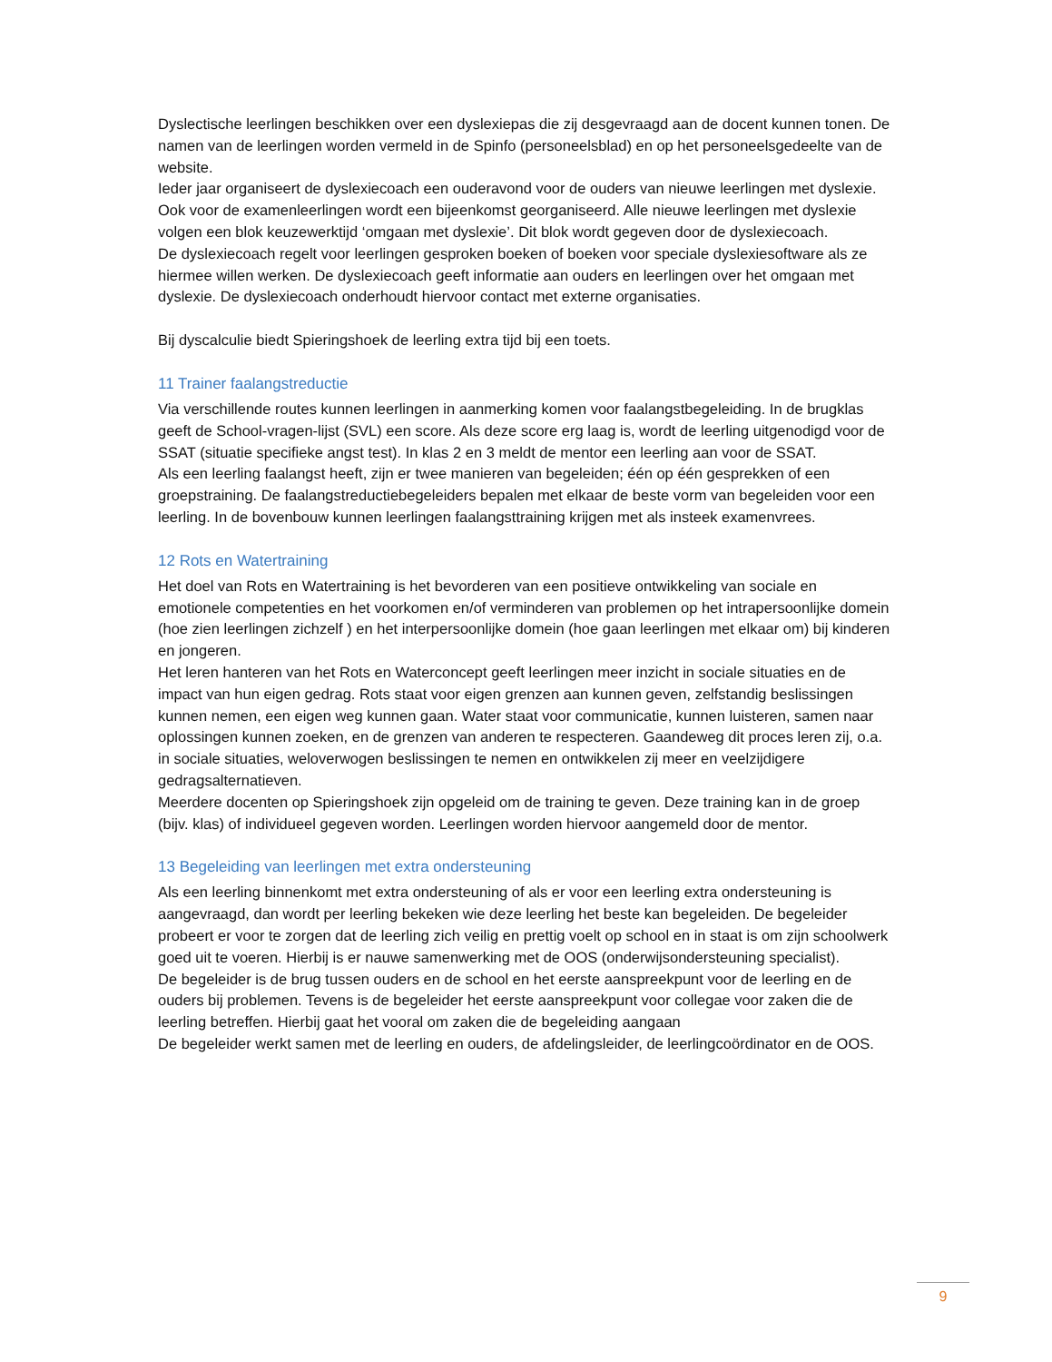Dyslectische leerlingen beschikken over een dyslexiepas die zij desgevraagd aan de docent kunnen tonen. De namen van de leerlingen worden vermeld in de Spinfo (personeelsblad) en op het personeelsgedeelte van de website.
Ieder jaar organiseert de dyslexiecoach een ouderavond voor de ouders van nieuwe leerlingen met dyslexie. Ook voor de examenleerlingen wordt een bijeenkomst georganiseerd. Alle nieuwe leerlingen met dyslexie volgen een blok keuzewerktijd ‘omgaan met dyslexie’. Dit blok wordt gegeven door de dyslexiecoach.
De dyslexiecoach regelt voor leerlingen gesproken boeken of boeken voor speciale dyslexiesoftware als ze hiermee willen werken. De dyslexiecoach geeft informatie aan ouders en leerlingen over het omgaan met dyslexie. De dyslexiecoach onderhoudt hiervoor contact met externe organisaties.
Bij dyscalculie biedt Spieringshoek de leerling extra tijd bij een toets.
11 Trainer faalangstreductie
Via verschillende routes kunnen leerlingen in aanmerking komen voor faalangstbegeleiding. In de brugklas geeft de School-vragen-lijst (SVL) een score. Als deze score erg laag is, wordt de leerling uitgenodigd voor de SSAT (situatie specifieke angst test). In klas 2 en 3 meldt de mentor een leerling aan voor de SSAT.
Als een leerling faalangst heeft, zijn er twee manieren van begeleiden; één op één gesprekken of een groepstraining. De faalangstreductiebegeleiders bepalen met elkaar de beste vorm van begeleiden voor een leerling. In de bovenbouw kunnen leerlingen faalangsttraining krijgen met als insteek examenvrees.
12 Rots en Watertraining
Het doel van Rots en Watertraining is het bevorderen van een positieve ontwikkeling van sociale en emotionele competenties en het voorkomen en/of verminderen van problemen op het intrapersoonlijke domein (hoe zien leerlingen zichzelf ) en het interpersoonlijke domein (hoe gaan leerlingen met elkaar om) bij kinderen en jongeren.
Het leren hanteren van het Rots en Waterconcept geeft leerlingen meer inzicht in sociale situaties en de impact van hun eigen gedrag. Rots staat voor eigen grenzen aan kunnen geven, zelfstandig beslissingen kunnen nemen, een eigen weg kunnen gaan. Water staat voor communicatie, kunnen luisteren, samen naar oplossingen kunnen zoeken, en de grenzen van anderen te respecteren. Gaandeweg dit proces leren zij, o.a. in sociale situaties, weloverwogen beslissingen te nemen en ontwikkelen zij meer en veelzijdigere gedragsalternatieven.
Meerdere docenten op Spieringshoek zijn opgeleid om de training te geven. Deze training kan in de groep (bijv. klas) of individueel gegeven worden. Leerlingen worden hiervoor aangemeld door de mentor.
13 Begeleiding van leerlingen met extra ondersteuning
Als een leerling binnenkomt met extra ondersteuning of als er voor een leerling extra ondersteuning is aangevraagd, dan wordt per leerling bekeken wie deze leerling het beste kan begeleiden. De begeleider probeert er voor te zorgen dat de leerling zich veilig en prettig voelt op school en in staat is om zijn schoolwerk goed uit te voeren. Hierbij is er nauwe samenwerking met de OOS (onderwijsondersteuning specialist).
De begeleider is de brug tussen ouders en de school en het eerste aanspreekpunt voor de leerling en de ouders bij problemen. Tevens is de begeleider het eerste aanspreekpunt voor collegae voor zaken die de leerling betreffen. Hierbij gaat het vooral om zaken die de begeleiding aangaan
De begeleider werkt samen met de leerling en ouders, de afdelingsleider, de leerlingcoördinator en de OOS.
9